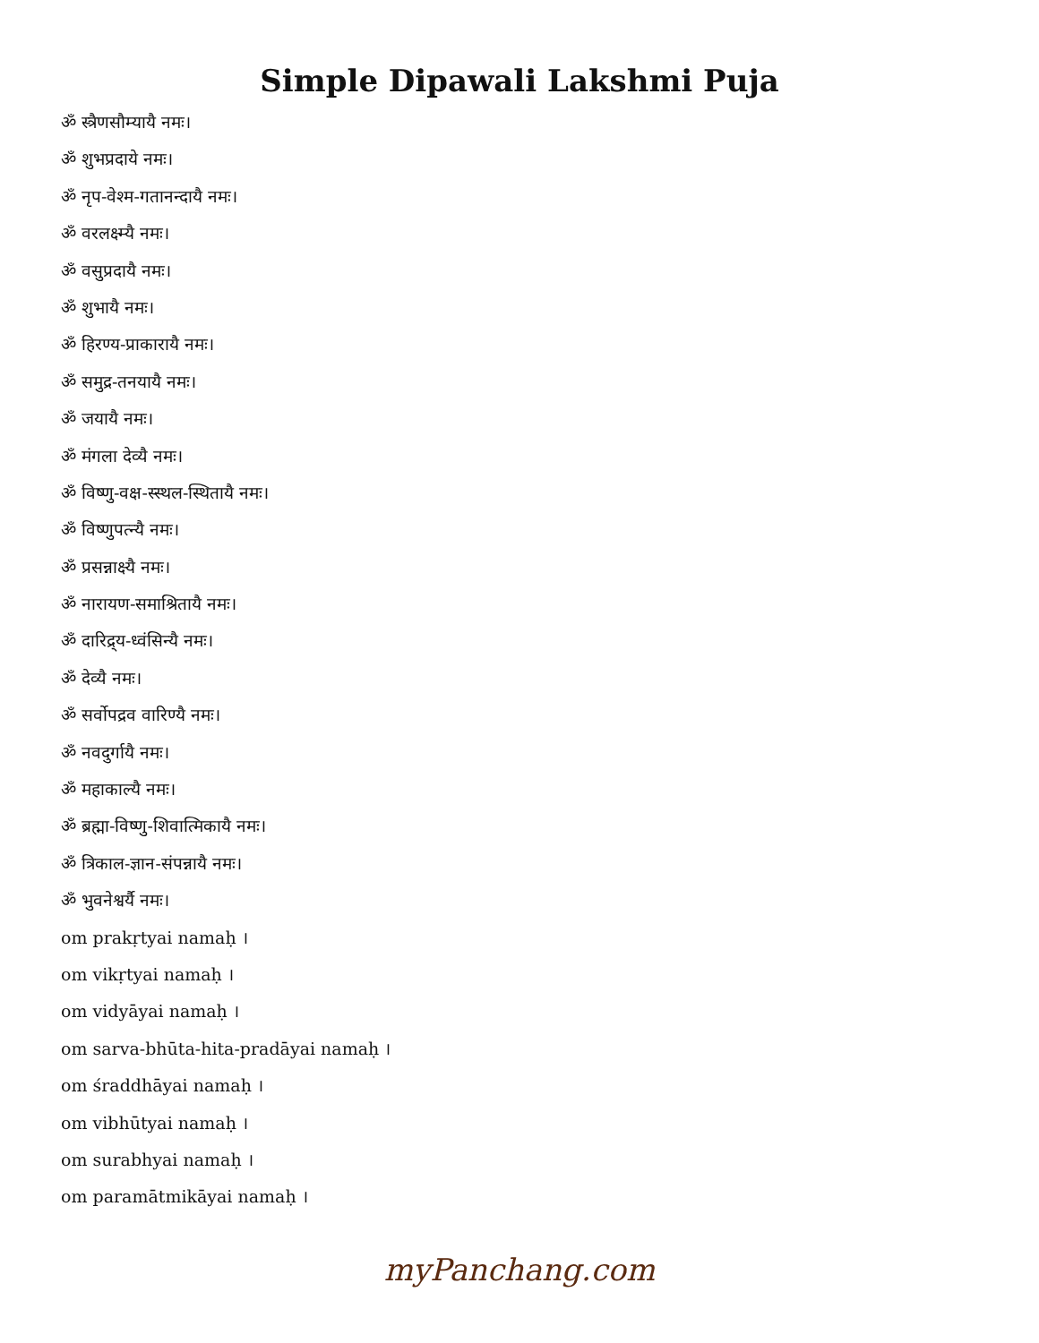Simple Dipawali Lakshmi Puja
ॐ स्त्रैणसौम्यायै नमः।
ॐ शुभप्रदाये नमः।
ॐ नृप-वेश्म-गतानन्दायै नमः।
ॐ वरलक्ष्म्यै नमः।
ॐ वसुप्रदायै नमः।
ॐ शुभायै नमः।
ॐ हिरण्य-प्राकारायै नमः।
ॐ समुद्र-तनयायै नमः।
ॐ जयायै नमः।
ॐ मंगला देव्यै नमः।
ॐ विष्णु-वक्ष-स्स्थल-स्थितायै नमः।
ॐ विष्णुपत्न्यै नमः।
ॐ प्रसन्नाक्ष्यै नमः।
ॐ नारायण-समाश्रितायै नमः।
ॐ दारिद्र्य-ध्वंसिन्यै नमः।
ॐ देव्यै नमः।
ॐ सर्वोपद्रव वारिण्यै नमः।
ॐ नवदुर्गायै नमः।
ॐ महाकाल्यै नमः।
ॐ ब्रह्मा-विष्णु-शिवात्मिकायै नमः।
ॐ त्रिकाल-ज्ञान-संपन्नायै नमः।
ॐ भुवनेश्वर्यै नमः।
om prakṛtyai namaḥ ।
om vikṛtyai namaḥ ।
om vidyāyai namaḥ ।
om sarva-bhūta-hita-pradāyai namaḥ ।
om śraddhāyai namaḥ ।
om vibhūtyai namaḥ ।
om surabhyai namaḥ ।
om paramātmikāyai namaḥ ।
myPanchang.com